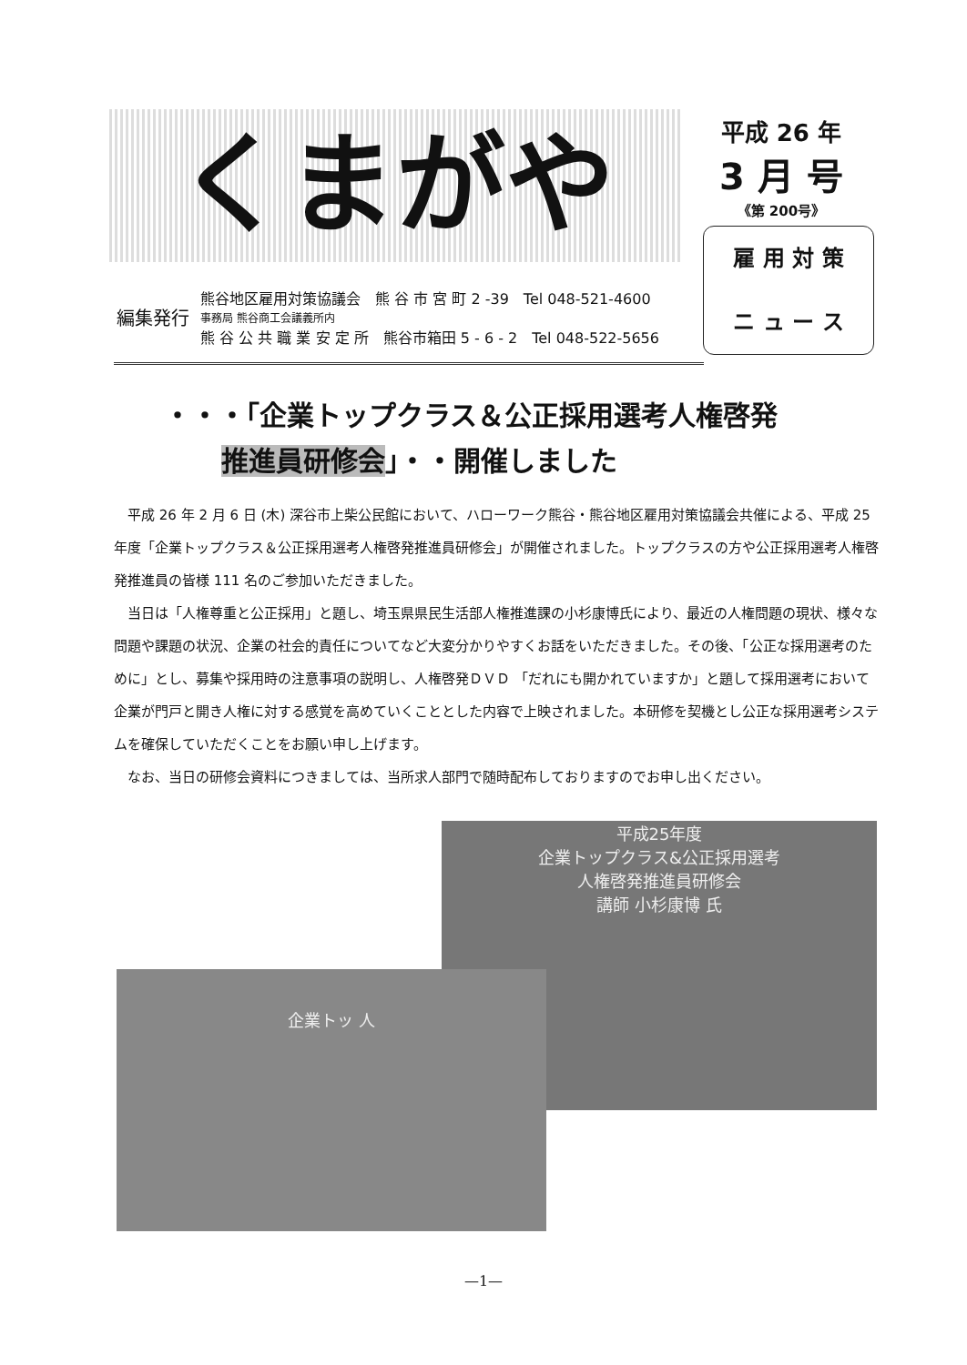くまがや
平成 26 年
3 月 号
《第 200号》
雇 用 対 策
ニ ュ ー ス
編集発行
熊谷地区雇用対策協議会　熊 谷 市 宮 町 2 -39　Tel 048-521-4600
事務局 熊谷商工会議義所内
熊 谷 公 共 職 業 安 定 所　熊谷市箱田 5 - 6 - 2　Tel 048-522-5656
・・・「企業トップクラス＆公正採用選考人権啓発
推進員研修会」・・開催しました
平成 26 年 2 月 6 日 (木) 深谷市上柴公民館において、ハローワーク熊谷・熊谷地区雇用対策協議会共催による、平成 25 年度「企業トップクラス＆公正採用選考人権啓発推進員研修会」が開催されました。トップクラスの方や公正採用選考人権啓発推進員の皆様 111 名のご参加いただきました。
当日は「人権尊重と公正採用」と題し、埼玉県県民生活部人権推進課の小杉康博氏により、最近の人権問題の現状、様々な問題や課題の状況、企業の社会的責任についてなど大変分かりやすくお話をいただきました。その後、「公正な採用選考のために」とし、募集や採用時の注意事項の説明し、人権啓発ＤＶＤ 「だれにも開かれていますか」と題して採用選考において企業が門戸と開き人権に対する感覚を高めていくこととした内容で上映されました。本研修を契機とし公正な採用選考システムを確保していただくことをお願い申し上げます。
なお、当日の研修会資料につきましては、当所求人部門で随時配布しておりますのでお申し出ください。
平成25年度
企業トップクラス&公正採用選考
人権啓発推進員研修会
講師 小杉康博 氏
企業トッ 人
—1—